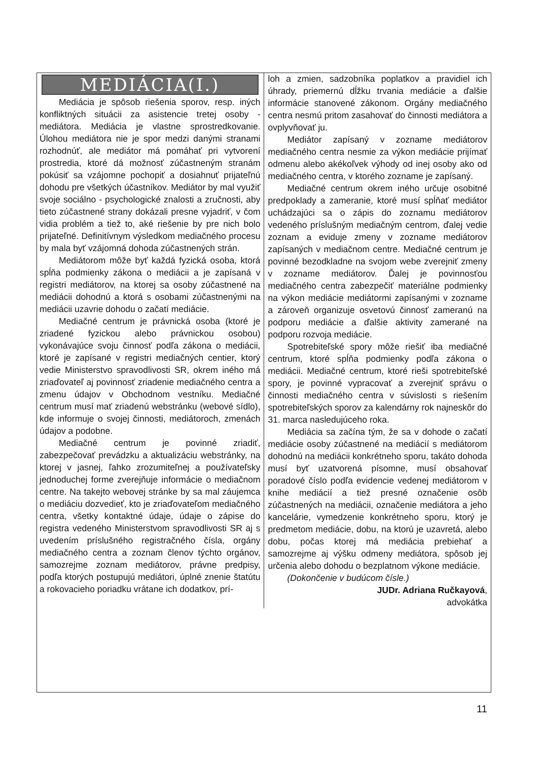MEDIÁCIA(I.)
Mediácia je spôsob riešenia sporov, resp. iných konfliktných situácii za asistencie tretej osoby - mediátora. Mediácia je vlastne sprostredkovanie. Úlohou mediátora nie je spor medzi danými stranami rozhodnúť, ale mediátor má pomáhať pri vytvorení prostredia, ktoré dá možnosť zúčastneným stranám pokúsiť sa vzájomne pochopiť a dosiahnuť prijateľnú dohodu pre všetkých účastníkov. Mediátor by mal využiť svoje sociálno - psychologické znalosti a zručnosti, aby tieto zúčastnené strany dokázali presne vyjadriť, v čom vidia problém a tiež to, aké riešenie by pre nich bolo prijateľné. Definitívnym výsledkom mediačného procesu by mala byť vzájomná dohoda zúčastnených strán.
Mediátorom môže byť každá fyzická osoba, ktorá spĺňa podmienky zákona o mediácii a je zapísaná v registri mediátorov, na ktorej sa osoby zúčastnené na mediácii dohodnú a ktorá s osobami zúčastnenými na mediácii uzavrie dohodu o začatí mediácie.
Mediačné centrum je právnická osoba (ktoré je zriadené fyzickou alebo právnickou osobou) vykonávajúce svoju činnosť podľa zákona o mediácii, ktoré je zapísané v registri mediačných centier, ktorý vedie Ministerstvo spravodlivosti SR, okrem iného má zriaďovateľ aj povinnosť zriadenie mediačného centra a zmenu údajov v Obchodnom vestníku. Mediačné centrum musí mať zriadenú webstránku (webové sídlo), kde informuje o svojej činnosti, mediátoroch, zmenách údajov a podobne.
Mediačné centrum je povinné zriadiť, zabezpečovať prevádzku a aktualizáciu webstránky, na ktorej v jasnej, ľahko zrozumiteľnej a používateľsky jednoduchej forme zverejňuje informácie o mediačnom centre. Na takejto webovej stránke by sa mal záujemca o mediáciu dozvedieť, kto je zriaďovateľom mediačného centra, všetky kontaktné údaje, údaje o zápise do registra vedeného Ministerstvom spravodlivosti SR aj s uvedením príslušného registračného čísla, orgány mediačného centra a zoznam členov týchto orgánov, samozrejme zoznam mediátorov, právne predpisy, podľa ktorých postupujú mediátori, úplné znenie štatútu a rokovacieho poriadku vrátane ich dodatkov, prí-
loh a zmien, sadzobníka poplatkov a pravidiel ich úhrady, priemernú dĺžku trvania mediácie a ďalšie informácie stanovené zákonom. Orgány mediačného centra nesmú pritom zasahovať do činnosti mediátora a ovplyvňovať ju.
Mediátor zapísaný v zozname mediátorov mediačného centra nesmie za výkon mediácie prijímať odmenu alebo akékoľvek výhody od inej osoby ako od mediačného centra, v ktorého zozname je zapísaný.
Mediačné centrum okrem iného určuje osobitné predpoklady a zameranie, ktoré musí spĺňať mediátor uchádzajúci sa o zápis do zoznamu mediátorov vedeného príslušným mediačným centrom, ďalej vedie zoznam a eviduje zmeny v zozname mediátorov zapísaných v mediačnom centre. Mediačné centrum je povinné bezodkladne na svojom webe zverejniť zmeny v zozname mediátorov. Ďalej je povinnosťou mediačného centra zabezpečiť materiálne podmienky na výkon mediácie mediátormi zapísanými v zozname a zároveň organizuje osvetovú činnosť zameranú na podporu mediácie a ďalšie aktivity zamerané na podporu rozvoja mediácie.
Spotrebiteľské spory môže riešiť iba mediačné centrum, ktoré spĺňa podmienky podľa zákona o mediácii. Mediačné centrum, ktoré rieši spotrebiteľské spory, je povinné vypracovať a zverejniť správu o činnosti mediačného centra v súvislosti s riešením spotrebiteľských sporov za kalendárny rok najneskôr do 31. marca nasledujúceho roka.
Mediácia sa začína tým, že sa v dohode o začatí mediácie osoby zúčastnené na mediácií s mediátorom dohodnú na mediácii konkrétneho sporu, takáto dohoda musí byť uzatvorená písomne, musí obsahovať poradové číslo podľa evidencie vedenej mediátorom v knihe mediácií a tiež presné označenie osôb zúčastnených na mediácii, označenie mediátora a jeho kancelárie, vymedzenie konkrétneho sporu, ktorý je predmetom mediácie, dobu, na ktorú je uzavretá, alebo dobu, počas ktorej má mediácia prebiehať a samozrejme aj výšku odmeny mediátora, spôsob jej určenia alebo dohodu o bezplatnom výkone mediácie.
(Dokončenie v budúcom čísle.)
JUDr. Adriana Ručkayová,
advokátka
11